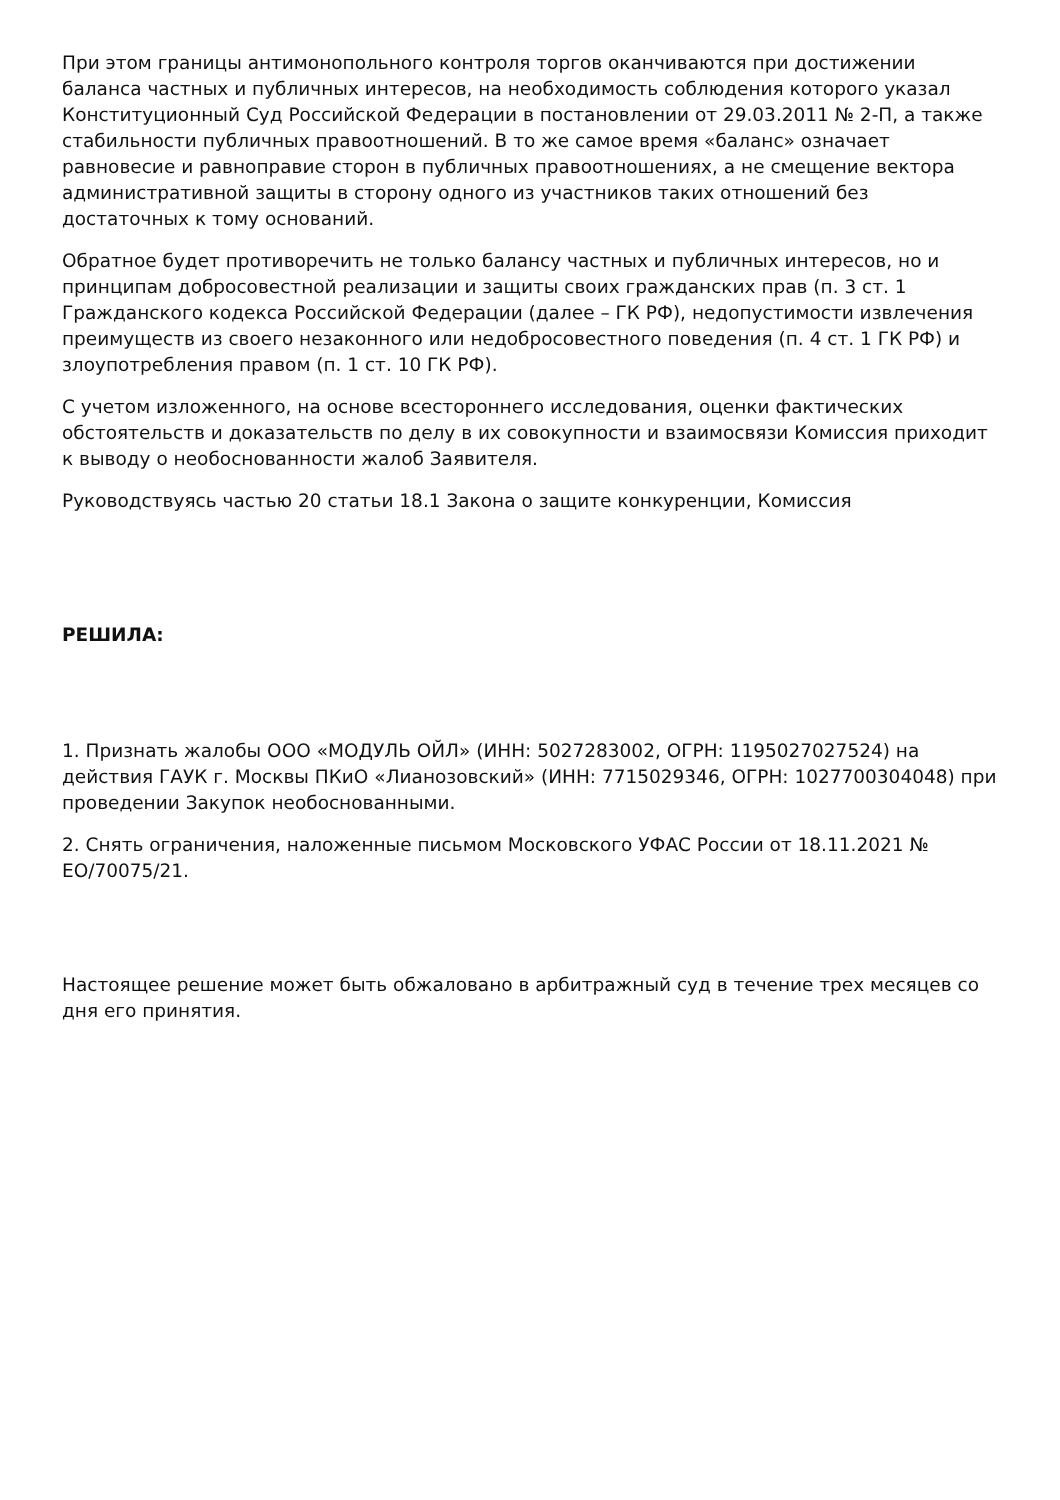При этом границы антимонопольного контроля торгов оканчиваются при достижении баланса частных и публичных интересов, на необходимость соблюдения которого указал Конституционный Суд Российской Федерации в постановлении от 29.03.2011 № 2-П, а также стабильности публичных правоотношений. В то же самое время «баланс» означает равновесие и равноправие сторон в публичных правоотношениях, а не смещение вектора административной защиты в сторону одного из участников таких отношений без достаточных к тому оснований.
Обратное будет противоречить не только балансу частных и публичных интересов, но и принципам добросовестной реализации и защиты своих гражданских прав (п. 3 ст. 1 Гражданского кодекса Российской Федерации (далее – ГК РФ), недопустимости извлечения преимуществ из своего незаконного или недобросовестного поведения (п. 4 ст. 1 ГК РФ) и злоупотребления правом (п. 1 ст. 10 ГК РФ).
С учетом изложенного, на основе всестороннего исследования, оценки фактических обстоятельств и доказательств по делу в их совокупности и взаимосвязи Комиссия приходит к выводу о необоснованности жалоб Заявителя.
Руководствуясь частью 20 статьи 18.1 Закона о защите конкуренции, Комиссия
РЕШИЛА:
1. Признать жалобы ООО «МОДУЛЬ ОЙЛ» (ИНН: 5027283002, ОГРН: 1195027027524) на действия ГАУК г. Москвы ПКиО «Лианозовский» (ИНН: 7715029346, ОГРН: 1027700304048) при проведении Закупок необоснованными.
2. Снять ограничения, наложенные письмом Московского УФАС России от 18.11.2021 № ЕО/70075/21.
Настоящее решение может быть обжаловано в арбитражный суд в течение трех месяцев со дня его принятия.